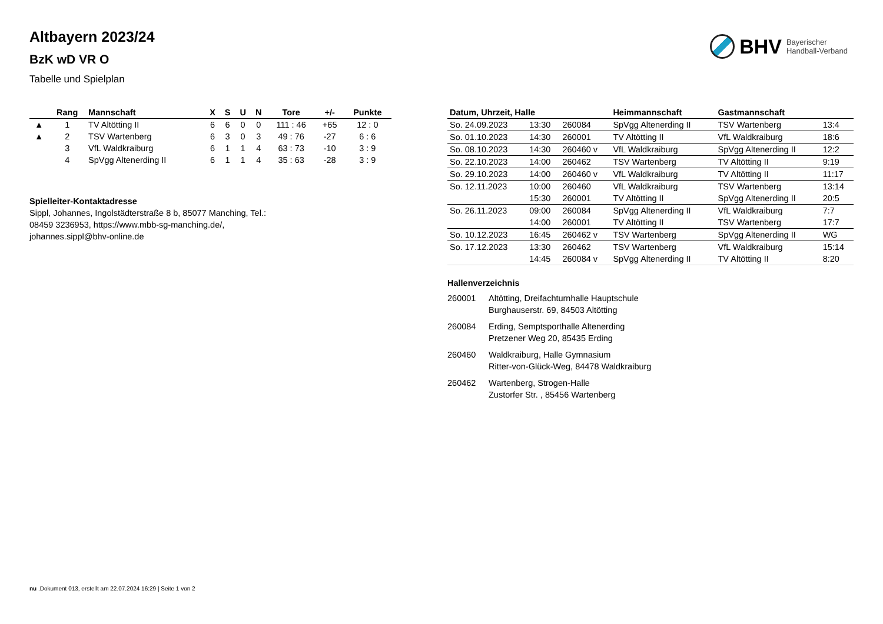BHV Bayerischer
Handball-Verband
Altbayern 2023/24
BzK wD VR O
Tabelle und Spielplan
| | Rang | Mannschaft | X | S | U | N | Tore | +/- | Punkte |
| --- | --- | --- | --- | --- | --- | --- | --- | --- | --- |
| ▲ | 1 | TV Altötting II | 6 | 6 | 0 | 0 | 111 : 46 | +65 | 12 : 0 |
| ▲ | 2 | TSV Wartenberg | 6 | 3 | 0 | 3 | 49 : 76 | -27 | 6 : 6 |
| | 3 | VfL Waldkraiburg | 6 | 1 | 1 | 4 | 63 : 73 | -10 | 3 : 9 |
| | 4 | SpVgg Altenerding II | 6 | 1 | 1 | 4 | 35 : 63 | -28 | 3 : 9 |
Spielleiter-Kontaktadresse
Sippl, Johannes, Ingolstädterstraße 8 b, 85077 Manching, Tel.: 08459 3236953, https://www.mbb-sg-manching.de/, johannes.sippl@bhv-online.de
| Datum, Uhrzeit, Halle | | | Heimmannschaft | Gastmannschaft | |
| --- | --- | --- | --- | --- | --- |
| So. 24.09.2023 | 13:30 | 260084 | SpVgg Altenerding II | TSV Wartenberg | 13:4 |
| So. 01.10.2023 | 14:30 | 260001 | TV Altötting II | VfL Waldkraiburg | 18:6 |
| So. 08.10.2023 | 14:30 | 260460 v | VfL Waldkraiburg | SpVgg Altenerding II | 12:2 |
| So. 22.10.2023 | 14:00 | 260462 | TSV Wartenberg | TV Altötting II | 9:19 |
| So. 29.10.2023 | 14:00 | 260460 v | VfL Waldkraiburg | TV Altötting II | 11:17 |
| So. 12.11.2023 | 10:00 | 260460 | VfL Waldkraiburg | TSV Wartenberg | 13:14 |
| | 15:30 | 260001 | TV Altötting II | SpVgg Altenerding II | 20:5 |
| So. 26.11.2023 | 09:00 | 260084 | SpVgg Altenerding II | VfL Waldkraiburg | 7:7 |
| | 14:00 | 260001 | TV Altötting II | TSV Wartenberg | 17:7 |
| So. 10.12.2023 | 16:45 | 260462 v | TSV Wartenberg | SpVgg Altenerding II | WG |
| So. 17.12.2023 | 13:30 | 260462 | TSV Wartenberg | VfL Waldkraiburg | 15:14 |
| | 14:45 | 260084 v | SpVgg Altenerding II | TV Altötting II | 8:20 |
Hallenverzeichnis
260001 Altötting, Dreifachturnhalle Hauptschule
Burghauserstr. 69, 84503 Altötting
260084 Erding, Semptsporthalle Altenerding
Pretzener Weg 20, 85435 Erding
260460 Waldkraiburg, Halle Gymnasium
Ritter-von-Glück-Weg, 84478 Waldkraiburg
260462 Wartenberg, Strogen-Halle
Zustorfer Str. , 85456 Wartenberg
nu .Dokument 013, erstellt am 22.07.2024 16:29 | Seite 1 von 2